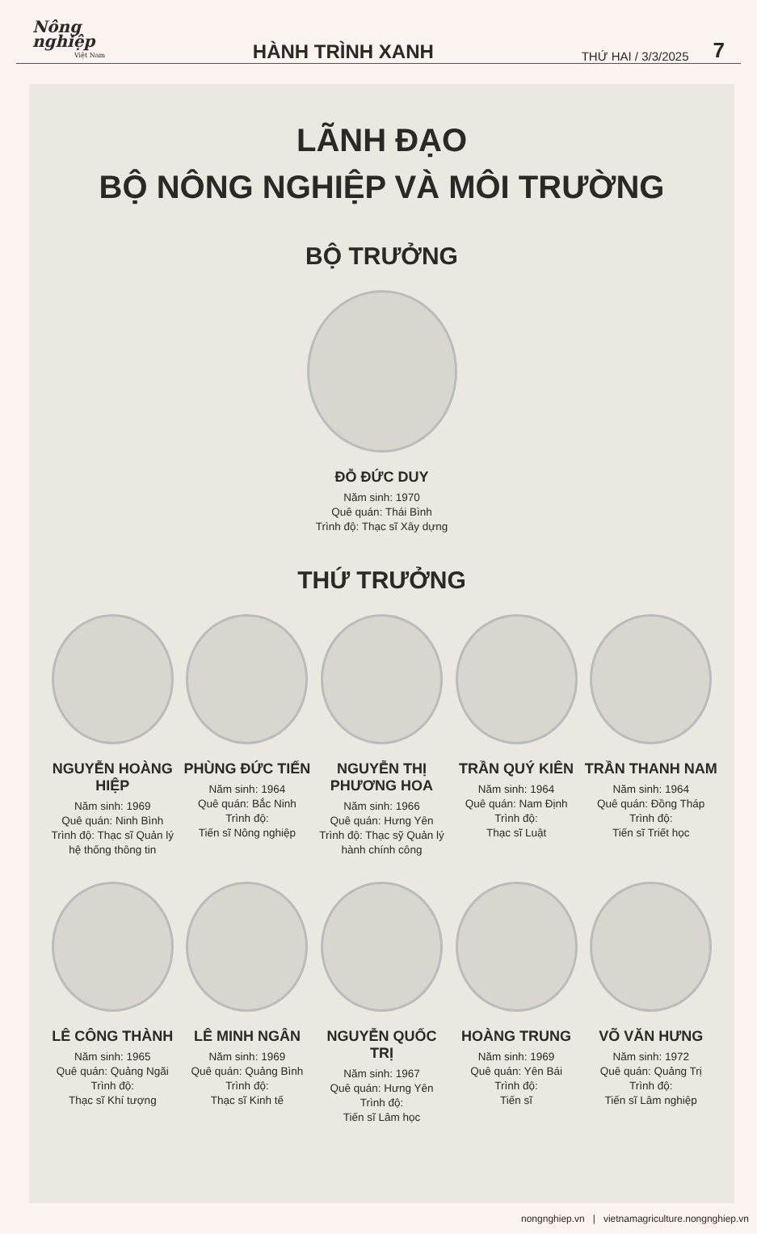Nông nghiệp
Việt Nam
HÀNH TRÌNH XANH
THỨ HAI / 3/3/2025
7
LÃNH ĐẠO
BỘ NÔNG NGHIỆP VÀ MÔI TRƯỜNG
BỘ TRƯỞNG
ĐỖ ĐỨC DUY
Năm sinh: 1970
Quê quán: Thái Bình
Trình độ: Thạc sĩ Xây dựng
THỨ TRƯỞNG
NGUYỄN HOÀNG HIỆP
Năm sinh: 1969
Quê quán: Ninh Bình
Trình độ: Thạc sĩ Quản lý hệ thống thông tin
PHÙNG ĐỨC TIẾN
Năm sinh: 1964
Quê quán: Bắc Ninh
Trình độ:
Tiến sĩ Nông nghiệp
NGUYỄN THỊ PHƯƠNG HOA
Năm sinh: 1966
Quê quán: Hưng Yên
Trình độ: Thạc sỹ Quản lý hành chính công
TRẦN QUÝ KIÊN
Năm sinh: 1964
Quê quán: Nam Định
Trình độ:
Thạc sĩ Luật
TRẦN THANH NAM
Năm sinh: 1964
Quê quán: Đồng Tháp
Trình độ:
Tiến sĩ Triết học
LÊ CÔNG THÀNH
Năm sinh: 1965
Quê quán: Quảng Ngãi
Trình độ:
Thạc sĩ Khí tượng
LÊ MINH NGÂN
Năm sinh: 1969
Quê quán: Quảng Bình
Trình độ:
Thạc sĩ Kinh tế
NGUYỄN QUỐC TRỊ
Năm sinh: 1967
Quê quán: Hưng Yên
Trình độ:
Tiến sĩ Lâm học
HOÀNG TRUNG
Năm sinh: 1969
Quê quán: Yên Bái
Trình độ:
Tiến sĩ
VÕ VĂN HƯNG
Năm sinh: 1972
Quê quán: Quảng Trị
Trình độ:
Tiến sĩ Lâm nghiệp
nongnghiep.vn | vietnamagriculture.nongnghiep.vn